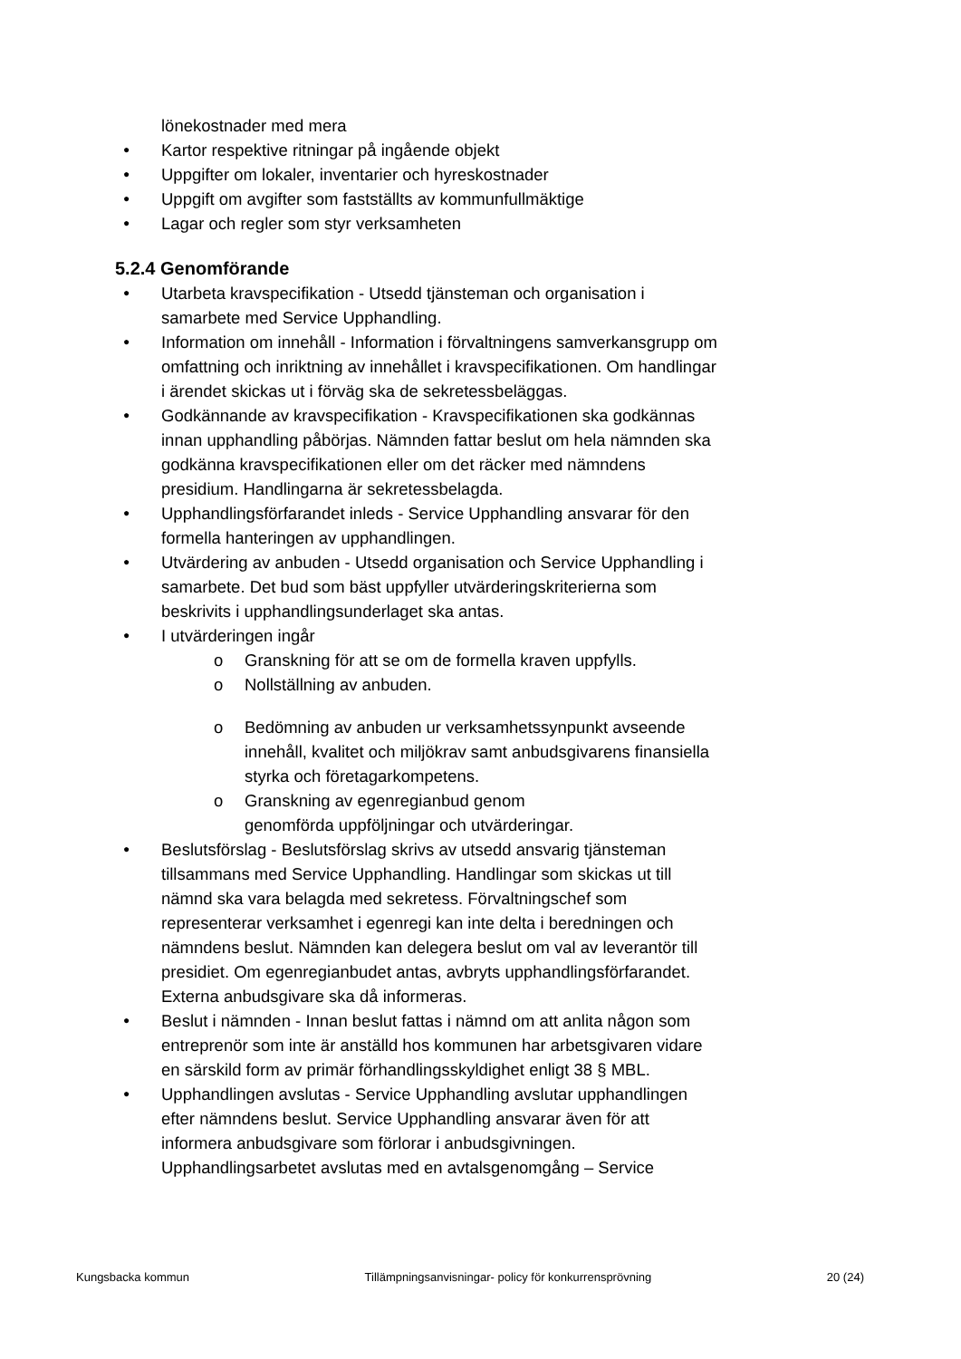lönekostnader med mera
● Kartor respektive ritningar på ingående objekt
● Uppgifter om lokaler, inventarier och hyreskostnader
● Uppgift om avgifter som fastställts av kommunfullmäktige
● Lagar och regler som styr verksamheten
5.2.4 Genomförande
● Utarbeta kravspecifikation - Utsedd tjänsteman och organisation i samarbete med Service Upphandling.
● Information om innehåll - Information i förvaltningens samverkansgrupp om omfattning och inriktning av innehållet i kravspecifikationen. Om handlingar i ärendet skickas ut i förväg ska de sekretessbeläggas.
● Godkännande av kravspecifikation - Kravspecifikationen ska godkännas innan upphandling påbörjas. Nämnden fattar beslut om hela nämnden ska godkänna kravspecifikationen eller om det räcker med nämndens presidium. Handlingarna är sekretessbelagda.
● Upphandlingsförfarandet inleds - Service Upphandling ansvarar för den formella hanteringen av upphandlingen.
● Utvärdering av anbuden - Utsedd organisation och Service Upphandling i samarbete. Det bud som bäst uppfyller utvärderingskriterierna som beskrivits i upphandlingsunderlaget ska antas.
● I utvärderingen ingår
o Granskning för att se om de formella kraven uppfylls.
o Nollställning av anbuden.
o Bedömning av anbuden ur verksamhetssynpunkt avseende innehåll, kvalitet och miljökrav samt anbudsgivarens finansiella styrka och företagarkompetens.
o Granskning av egenregianbud genom
genomförda uppföljningar och utvärderingar.
● Beslutsförslag - Beslutsförslag skrivs av utsedd ansvarig tjänsteman tillsammans med Service Upphandling. Handlingar som skickas ut till nämnd ska vara belagda med sekretess. Förvaltningschef som representerar verksamhet i egenregi kan inte delta i beredningen och nämndens beslut. Nämnden kan delegera beslut om val av leverantör till presidiet. Om egenregianbudet antas, avbryts upphandlingsförfarandet. Externa anbudsgivare ska då informeras.
● Beslut i nämnden - Innan beslut fattas i nämnd om att anlita någon som entreprenör som inte är anställd hos kommunen har arbetsgivaren vidare en särskild form av primär förhandlingsskyldighet enligt 38 § MBL.
● Upphandlingen avslutas - Service Upphandling avslutar upphandlingen efter nämndens beslut. Service Upphandling ansvarar även för att informera anbudsgivare som förlorar i anbudsgivningen. Upphandlingsarbetet avslutas med en avtalsgenomgång – Service
Kungsbacka kommun Tillämpningsanvisningar- policy för konkurrensprövning 20 (24)